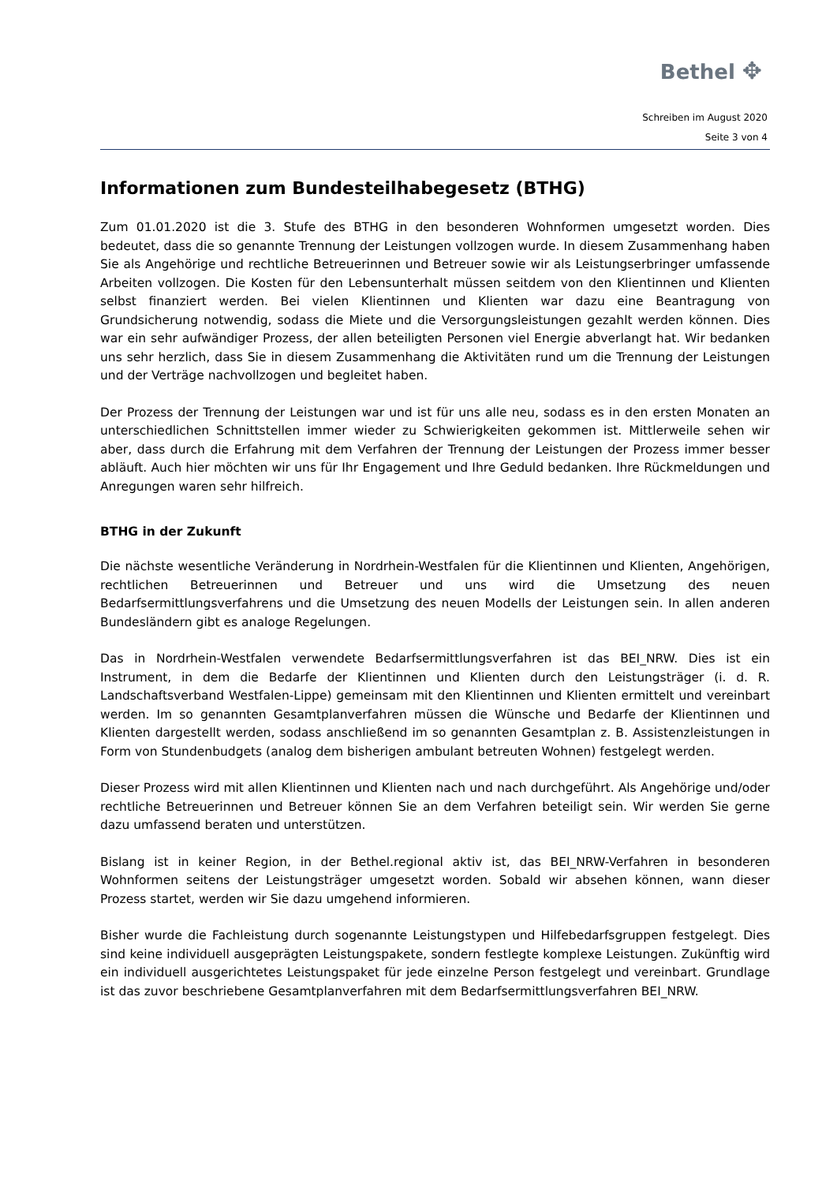Bethel ✥
Schreiben im August 2020
Seite 3 von 4
Informationen zum Bundesteilhabegesetz (BTHG)
Zum 01.01.2020 ist die 3. Stufe des BTHG in den besonderen Wohnformen umgesetzt worden. Dies bedeutet, dass die so genannte Trennung der Leistungen vollzogen wurde. In diesem Zusammenhang haben Sie als Angehörige und rechtliche Betreuerinnen und Betreuer sowie wir als Leistungserbringer umfassende Arbeiten vollzogen. Die Kosten für den Lebensunterhalt müssen seitdem von den Klientinnen und Klienten selbst finanziert werden. Bei vielen Klientinnen und Klienten war dazu eine Beantragung von Grundsicherung notwendig, sodass die Miete und die Versorgungsleistungen gezahlt werden können. Dies war ein sehr aufwändiger Prozess, der allen beteiligten Personen viel Energie abverlangt hat. Wir bedanken uns sehr herzlich, dass Sie in diesem Zusammenhang die Aktivitäten rund um die Trennung der Leistungen und der Verträge nachvollzogen und begleitet haben.
Der Prozess der Trennung der Leistungen war und ist für uns alle neu, sodass es in den ersten Monaten an unterschiedlichen Schnittstellen immer wieder zu Schwierigkeiten gekommen ist. Mittlerweile sehen wir aber, dass durch die Erfahrung mit dem Verfahren der Trennung der Leistungen der Prozess immer besser abläuft. Auch hier möchten wir uns für Ihr Engagement und Ihre Geduld bedanken. Ihre Rückmeldungen und Anregungen waren sehr hilfreich.
BTHG in der Zukunft
Die nächste wesentliche Veränderung in Nordrhein-Westfalen für die Klientinnen und Klienten, Angehörigen, rechtlichen Betreuerinnen und Betreuer und uns wird die Umsetzung des neuen Bedarfsermittlungsverfahrens und die Umsetzung des neuen Modells der Leistungen sein. In allen anderen Bundesländern gibt es analoge Regelungen.
Das in Nordrhein-Westfalen verwendete Bedarfsermittlungsverfahren ist das BEI_NRW. Dies ist ein Instrument, in dem die Bedarfe der Klientinnen und Klienten durch den Leistungsträger (i. d. R. Landschaftsverband Westfalen-Lippe) gemeinsam mit den Klientinnen und Klienten ermittelt und vereinbart werden. Im so genannten Gesamtplanverfahren müssen die Wünsche und Bedarfe der Klientinnen und Klienten dargestellt werden, sodass anschließend im so genannten Gesamtplan z. B. Assistenzleistungen in Form von Stundenbudgets (analog dem bisherigen ambulant betreuten Wohnen) festgelegt werden.
Dieser Prozess wird mit allen Klientinnen und Klienten nach und nach durchgeführt. Als Angehörige und/oder rechtliche Betreuerinnen und Betreuer können Sie an dem Verfahren beteiligt sein. Wir werden Sie gerne dazu umfassend beraten und unterstützen.
Bislang ist in keiner Region, in der Bethel.regional aktiv ist, das BEI_NRW-Verfahren in besonderen Wohnformen seitens der Leistungsträger umgesetzt worden. Sobald wir absehen können, wann dieser Prozess startet, werden wir Sie dazu umgehend informieren.
Bisher wurde die Fachleistung durch sogenannte Leistungstypen und Hilfebedarfsgruppen festgelegt. Dies sind keine individuell ausgeprägten Leistungspakete, sondern festlegte komplexe Leistungen. Zukünftig wird ein individuell ausgerichtetes Leistungspaket für jede einzelne Person festgelegt und vereinbart. Grundlage ist das zuvor beschriebene Gesamtplanverfahren mit dem Bedarfsermittlungsverfahren BEI_NRW.